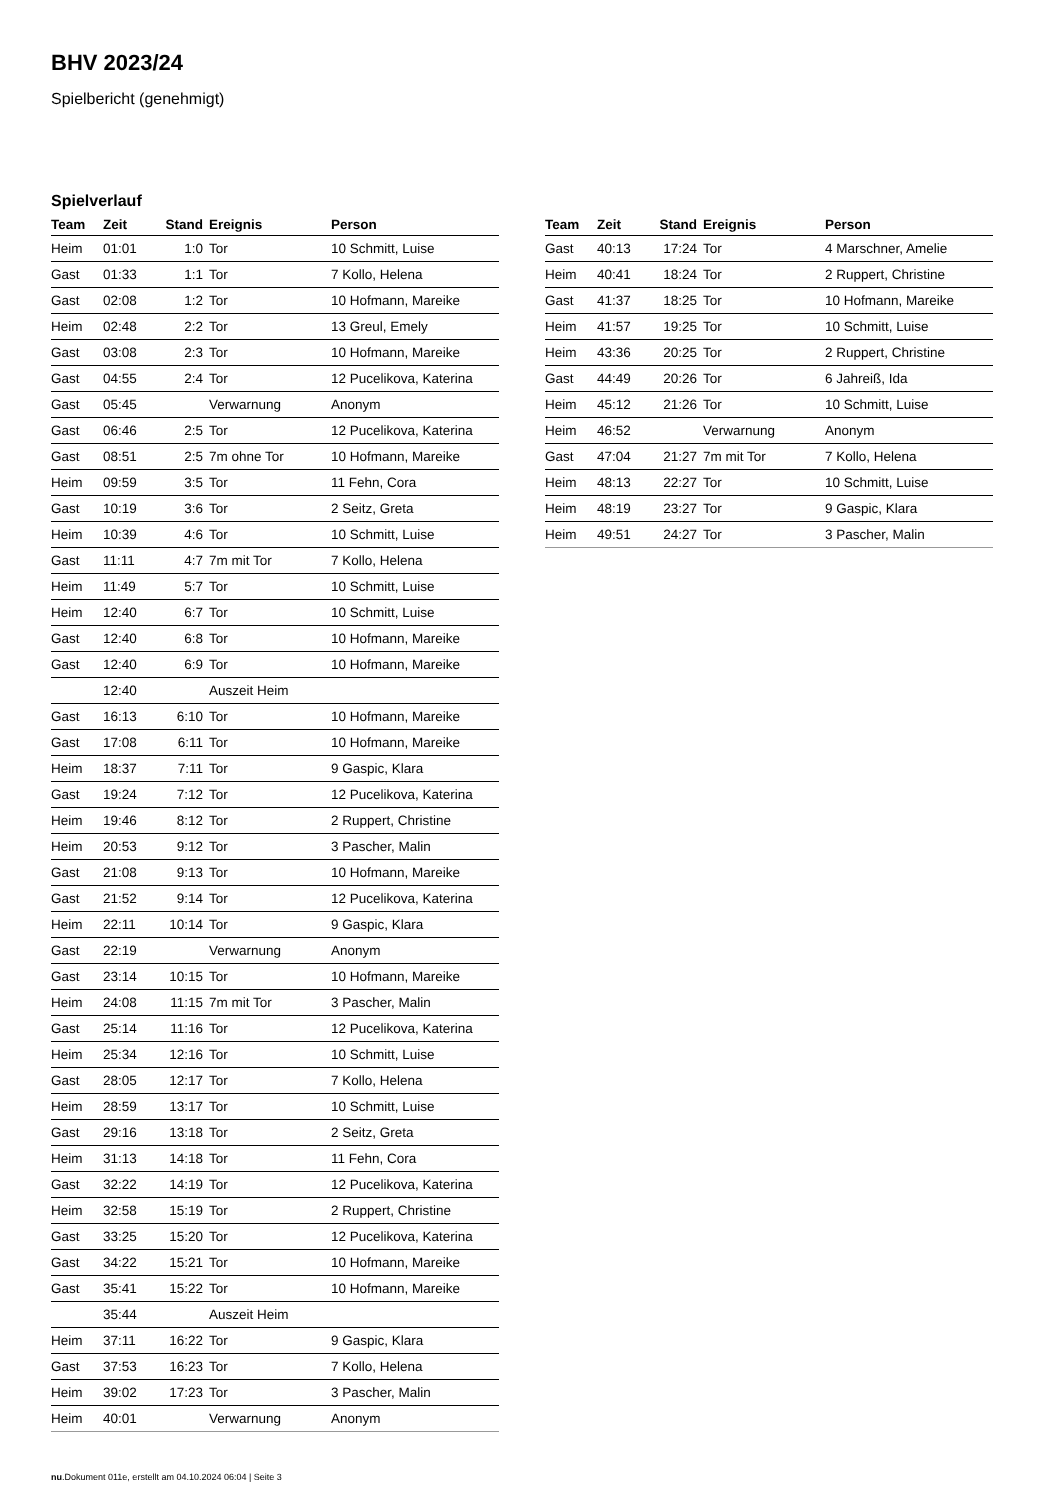BHV 2023/24
Spielbericht (genehmigt)
Spielverlauf
| Team | Zeit | Stand | Ereignis | Person |
| --- | --- | --- | --- | --- |
| Heim | 01:01 | 1:0 | Tor | 10 Schmitt, Luise |
| Gast | 01:33 | 1:1 | Tor | 7 Kollo, Helena |
| Gast | 02:08 | 1:2 | Tor | 10 Hofmann, Mareike |
| Heim | 02:48 | 2:2 | Tor | 13 Greul, Emely |
| Gast | 03:08 | 2:3 | Tor | 10 Hofmann, Mareike |
| Gast | 04:55 | 2:4 | Tor | 12 Pucelikova, Katerina |
| Gast | 05:45 | | Verwarnung | Anonym |
| Gast | 06:46 | 2:5 | Tor | 12 Pucelikova, Katerina |
| Gast | 08:51 | 2:5 | 7m ohne Tor | 10 Hofmann, Mareike |
| Heim | 09:59 | 3:5 | Tor | 11 Fehn, Cora |
| Gast | 10:19 | 3:6 | Tor | 2 Seitz, Greta |
| Heim | 10:39 | 4:6 | Tor | 10 Schmitt, Luise |
| Gast | 11:11 | 4:7 | 7m mit Tor | 7 Kollo, Helena |
| Heim | 11:49 | 5:7 | Tor | 10 Schmitt, Luise |
| Heim | 12:40 | 6:7 | Tor | 10 Schmitt, Luise |
| Gast | 12:40 | 6:8 | Tor | 10 Hofmann, Mareike |
| Gast | 12:40 | 6:9 | Tor | 10 Hofmann, Mareike |
| | 12:40 | | Auszeit Heim | |
| Gast | 16:13 | 6:10 | Tor | 10 Hofmann, Mareike |
| Gast | 17:08 | 6:11 | Tor | 10 Hofmann, Mareike |
| Heim | 18:37 | 7:11 | Tor | 9 Gaspic, Klara |
| Gast | 19:24 | 7:12 | Tor | 12 Pucelikova, Katerina |
| Heim | 19:46 | 8:12 | Tor | 2 Ruppert, Christine |
| Heim | 20:53 | 9:12 | Tor | 3 Pascher, Malin |
| Gast | 21:08 | 9:13 | Tor | 10 Hofmann, Mareike |
| Gast | 21:52 | 9:14 | Tor | 12 Pucelikova, Katerina |
| Heim | 22:11 | 10:14 | Tor | 9 Gaspic, Klara |
| Gast | 22:19 | | Verwarnung | Anonym |
| Gast | 23:14 | 10:15 | Tor | 10 Hofmann, Mareike |
| Heim | 24:08 | 11:15 | 7m mit Tor | 3 Pascher, Malin |
| Gast | 25:14 | 11:16 | Tor | 12 Pucelikova, Katerina |
| Heim | 25:34 | 12:16 | Tor | 10 Schmitt, Luise |
| Gast | 28:05 | 12:17 | Tor | 7 Kollo, Helena |
| Heim | 28:59 | 13:17 | Tor | 10 Schmitt, Luise |
| Gast | 29:16 | 13:18 | Tor | 2 Seitz, Greta |
| Heim | 31:13 | 14:18 | Tor | 11 Fehn, Cora |
| Gast | 32:22 | 14:19 | Tor | 12 Pucelikova, Katerina |
| Heim | 32:58 | 15:19 | Tor | 2 Ruppert, Christine |
| Gast | 33:25 | 15:20 | Tor | 12 Pucelikova, Katerina |
| Gast | 34:22 | 15:21 | Tor | 10 Hofmann, Mareike |
| Gast | 35:41 | 15:22 | Tor | 10 Hofmann, Mareike |
| | 35:44 | | Auszeit Heim | |
| Heim | 37:11 | 16:22 | Tor | 9 Gaspic, Klara |
| Gast | 37:53 | 16:23 | Tor | 7 Kollo, Helena |
| Heim | 39:02 | 17:23 | Tor | 3 Pascher, Malin |
| Heim | 40:01 | | Verwarnung | Anonym |
| Team | Zeit | Stand | Ereignis | Person |
| --- | --- | --- | --- | --- |
| Gast | 40:13 | 17:24 | Tor | 4 Marschner, Amelie |
| Heim | 40:41 | 18:24 | Tor | 2 Ruppert, Christine |
| Gast | 41:37 | 18:25 | Tor | 10 Hofmann, Mareike |
| Heim | 41:57 | 19:25 | Tor | 10 Schmitt, Luise |
| Heim | 43:36 | 20:25 | Tor | 2 Ruppert, Christine |
| Gast | 44:49 | 20:26 | Tor | 6 Jahreiß, Ida |
| Heim | 45:12 | 21:26 | Tor | 10 Schmitt, Luise |
| Heim | 46:52 | | Verwarnung | Anonym |
| Gast | 47:04 | 21:27 | 7m mit Tor | 7 Kollo, Helena |
| Heim | 48:13 | 22:27 | Tor | 10 Schmitt, Luise |
| Heim | 48:19 | 23:27 | Tor | 9 Gaspic, Klara |
| Heim | 49:51 | 24:27 | Tor | 3 Pascher, Malin |
nu.Dokument 011e, erstellt am 04.10.2024 06:04 | Seite 3